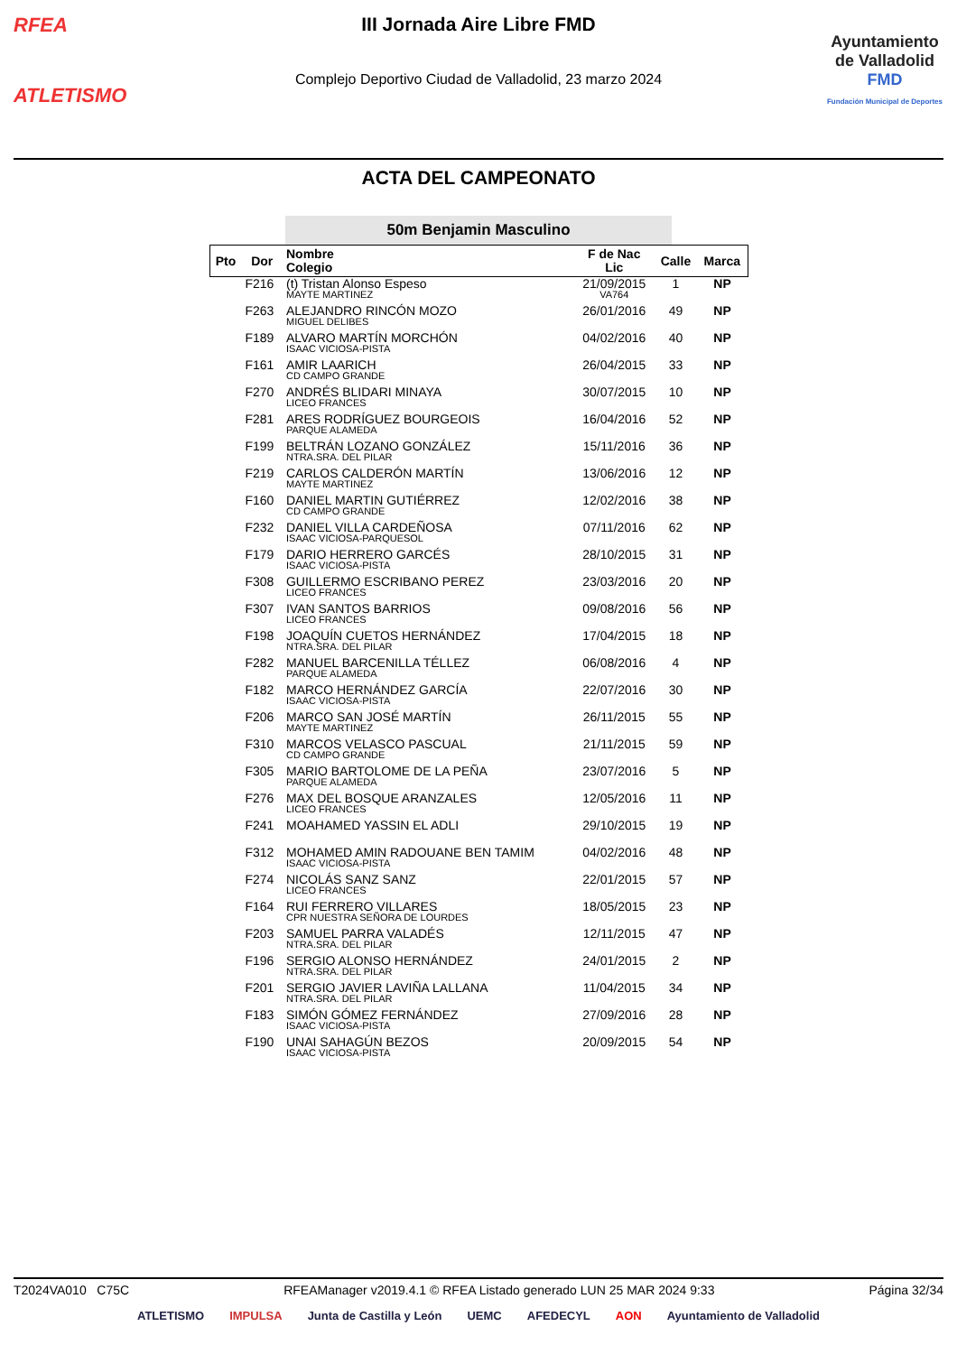RFEA
ATLETISMO
III Jornada Aire Libre FMD
Complejo Deportivo Ciudad de Valladolid, 23 marzo 2024
Ayuntamiento
de Valladolid
FMD
Fundación Municipal de Deportes
ACTA DEL CAMPEONATO
50m Benjamin Masculino
| Pto | Dor | Nombre Colegio | F de Nac Lic | Calle | Marca |
| --- | --- | --- | --- | --- | --- |
| | F216 | (t) Tristan Alonso Espeso MAYTE MARTINEZ | 21/09/2015 VA764 | 1 | NP |
| | F263 | ALEJANDRO RINCÓN MOZO MIGUEL DELIBES | 26/01/2016 | 49 | NP |
| | F189 | ALVARO MARTÍN MORCHÓN ISAAC VICIOSA-PISTA | 04/02/2016 | 40 | NP |
| | F161 | AMIR LAARICH CD CAMPO GRANDE | 26/04/2015 | 33 | NP |
| | F270 | ANDRÉS BLIDARI MINAYA LICEO FRANCES | 30/07/2015 | 10 | NP |
| | F281 | ARES RODRÍGUEZ BOURGEOIS PARQUE ALAMEDA | 16/04/2016 | 52 | NP |
| | F199 | BELTRÁN LOZANO GONZÁLEZ NTRA.SRA. DEL PILAR | 15/11/2016 | 36 | NP |
| | F219 | CARLOS CALDERÓN MARTÍN MAYTE MARTINEZ | 13/06/2016 | 12 | NP |
| | F160 | DANIEL MARTIN GUTIÉRREZ CD CAMPO GRANDE | 12/02/2016 | 38 | NP |
| | F232 | DANIEL VILLA CARDEÑOSA ISAAC VICIOSA-PARQUESOL | 07/11/2016 | 62 | NP |
| | F179 | DARIO HERRERO GARCÉS ISAAC VICIOSA-PISTA | 28/10/2015 | 31 | NP |
| | F308 | GUILLERMO ESCRIBANO PEREZ LICEO FRANCES | 23/03/2016 | 20 | NP |
| | F307 | IVAN SANTOS BARRIOS LICEO FRANCES | 09/08/2016 | 56 | NP |
| | F198 | JOAQUÍN CUETOS HERNÁNDEZ NTRA.SRA. DEL PILAR | 17/04/2015 | 18 | NP |
| | F282 | MANUEL BARCENILLA TÉLLEZ PARQUE ALAMEDA | 06/08/2016 | 4 | NP |
| | F182 | MARCO HERNÁNDEZ GARCÍA ISAAC VICIOSA-PISTA | 22/07/2016 | 30 | NP |
| | F206 | MARCO SAN JOSÉ MARTÍN MAYTE MARTINEZ | 26/11/2015 | 55 | NP |
| | F310 | MARCOS VELASCO PASCUAL CD CAMPO GRANDE | 21/11/2015 | 59 | NP |
| | F305 | MARIO BARTOLOME DE LA PEÑA PARQUE ALAMEDA | 23/07/2016 | 5 | NP |
| | F276 | MAX DEL BOSQUE ARANZALES LICEO FRANCES | 12/05/2016 | 11 | NP |
| | F241 | MOAHAMED YASSIN EL ADLI | 29/10/2015 | 19 | NP |
| | F312 | MOHAMED AMIN RADOUANE BEN TAMIM ISAAC VICIOSA-PISTA | 04/02/2016 | 48 | NP |
| | F274 | NICOLÁS SANZ SANZ LICEO FRANCES | 22/01/2015 | 57 | NP |
| | F164 | RUI FERRERO VILLARES CPR NUESTRA SEÑORA DE LOURDES | 18/05/2015 | 23 | NP |
| | F203 | SAMUEL PARRA VALADÉS NTRA.SRA. DEL PILAR | 12/11/2015 | 47 | NP |
| | F196 | SERGIO ALONSO HERNÁNDEZ NTRA.SRA. DEL PILAR | 24/01/2015 | 2 | NP |
| | F201 | SERGIO JAVIER LAVIÑA LALLANA NTRA.SRA. DEL PILAR | 11/04/2015 | 34 | NP |
| | F183 | SIMÓN GÓMEZ FERNÁNDEZ ISAAC VICIOSA-PISTA | 27/09/2016 | 28 | NP |
| | F190 | UNAI SAHAGÚN BEZOS ISAAC VICIOSA-PISTA | 20/09/2015 | 54 | NP |
T2024VA010 C75C RFEAManager v2019.4.1 © RFEA Listado generado LUN 25 MAR 2024 9:33 Página 32/34
ATLETISMO IMPULSA Junta de Castilla y León UEMC AFEDECYL AON Ayuntamiento de Valladolid